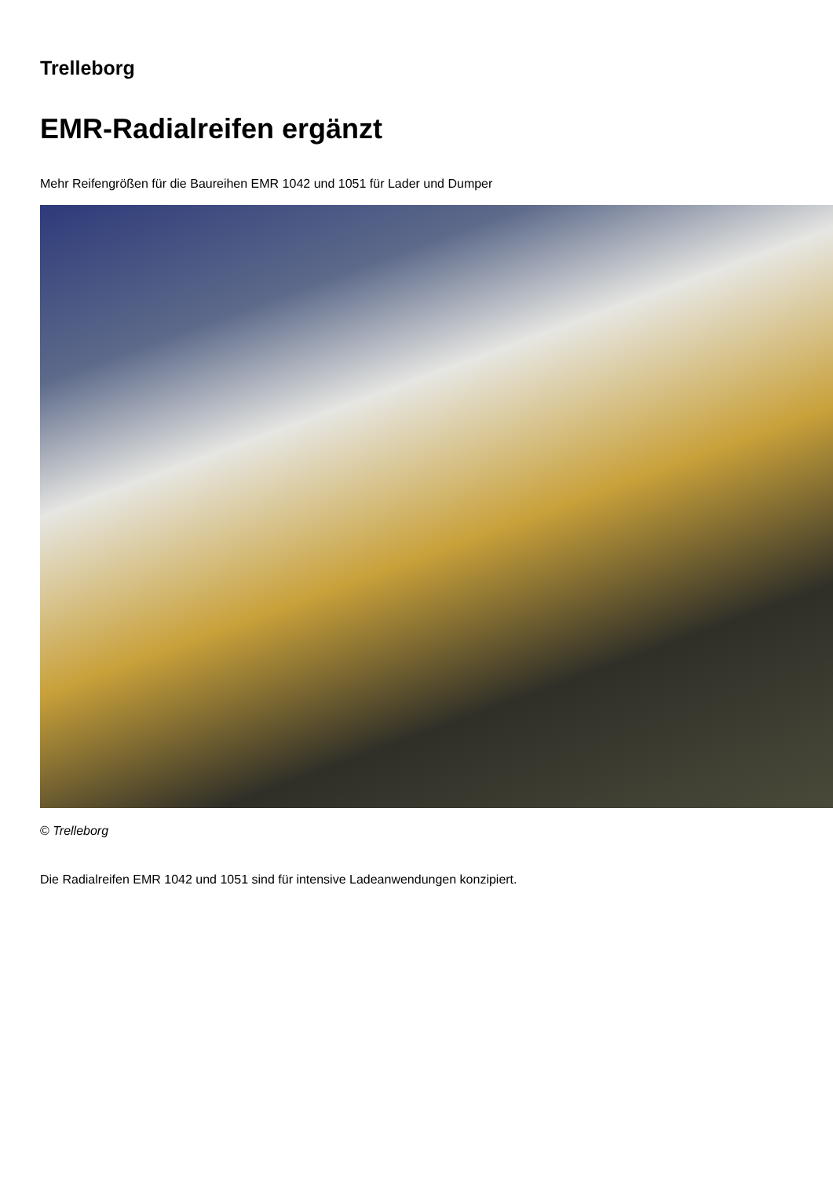Trelleborg
EMR-Radialreifen ergänzt
Mehr Reifengrößen für die Baureihen EMR 1042 und 1051 für Lader und Dumper
© Trelleborg
Die Radialreifen EMR 1042 und 1051 sind für intensive Ladeanwendungen konzipiert.